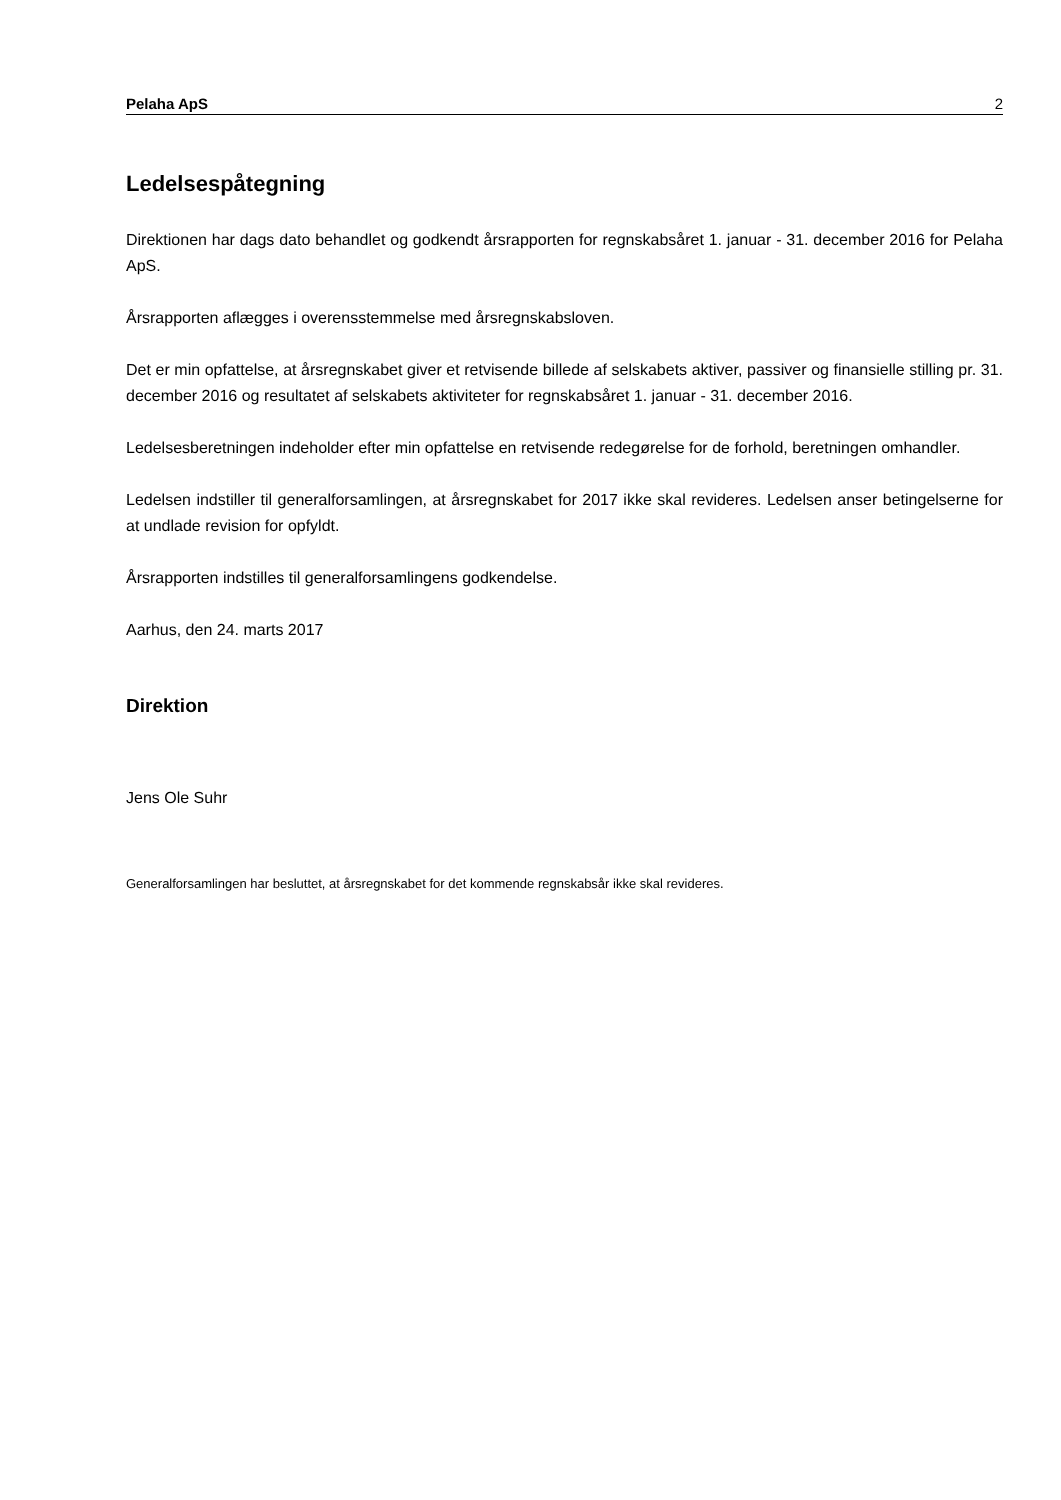Pelaha ApS 2
Ledelsespåtegning
Direktionen har dags dato behandlet og godkendt årsrapporten for regnskabsåret 1. januar - 31. december 2016 for Pelaha ApS.
Årsrapporten aflægges i overensstemmelse med årsregnskabsloven.
Det er min opfattelse, at årsregnskabet giver et retvisende billede af selskabets aktiver, passiver og finansielle stilling pr. 31. december 2016 og resultatet af selskabets aktiviteter for regnskabsåret 1. januar - 31. december 2016.
Ledelsesberetningen indeholder efter min opfattelse en retvisende redegørelse for de forhold, beretningen omhandler.
Ledelsen indstiller til generalforsamlingen, at årsregnskabet for 2017 ikke skal revideres. Ledelsen anser betingelserne for at undlade revision for opfyldt.
Årsrapporten indstilles til generalforsamlingens godkendelse.
Aarhus, den 24. marts 2017
Direktion
Jens Ole Suhr
Generalforsamlingen har besluttet, at årsregnskabet for det kommende regnskabsår ikke skal revideres.